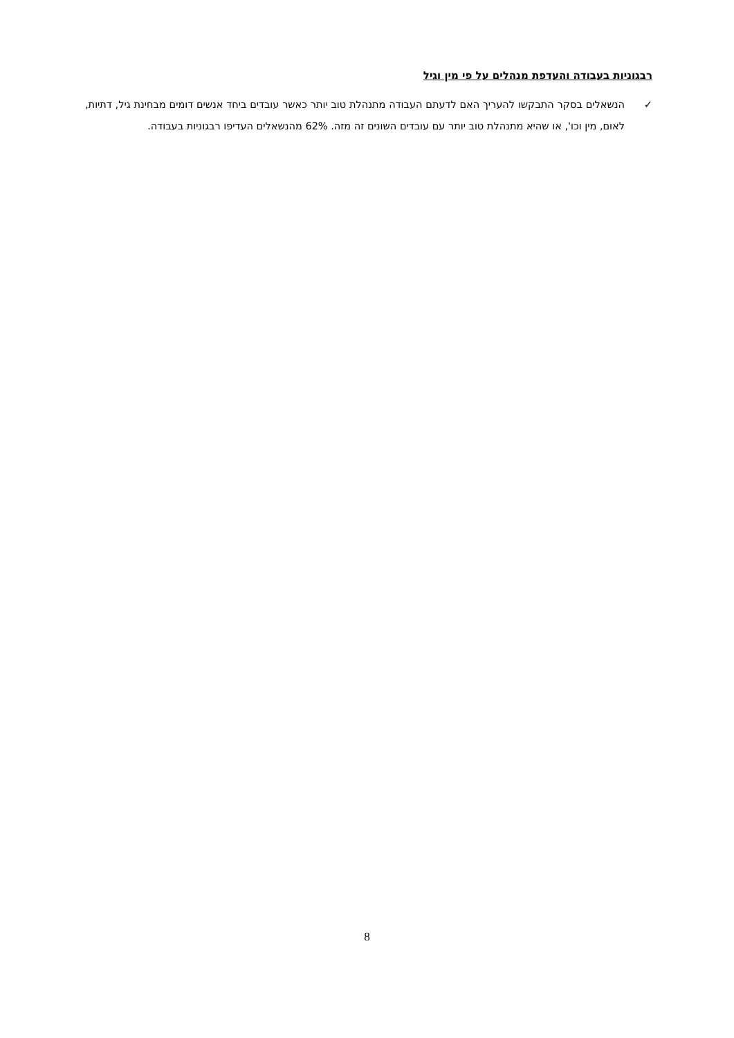רבגוניות בעבודה והעדפת מנהלים על פי מין וגיל
✓ הנשאלים בסקר התבקשו להעריך האם לדעתם העבודה מתנהלת טוב יותר כאשר עובדים ביחד אנשים דומים מבחינת גיל, דתיות, לאום, מין וכו', או שהיא מתנהלת טוב יותר עם עובדים השונים זה מזה. 62% מהנשאלים העדיפו רבגוניות בעבודה.
8